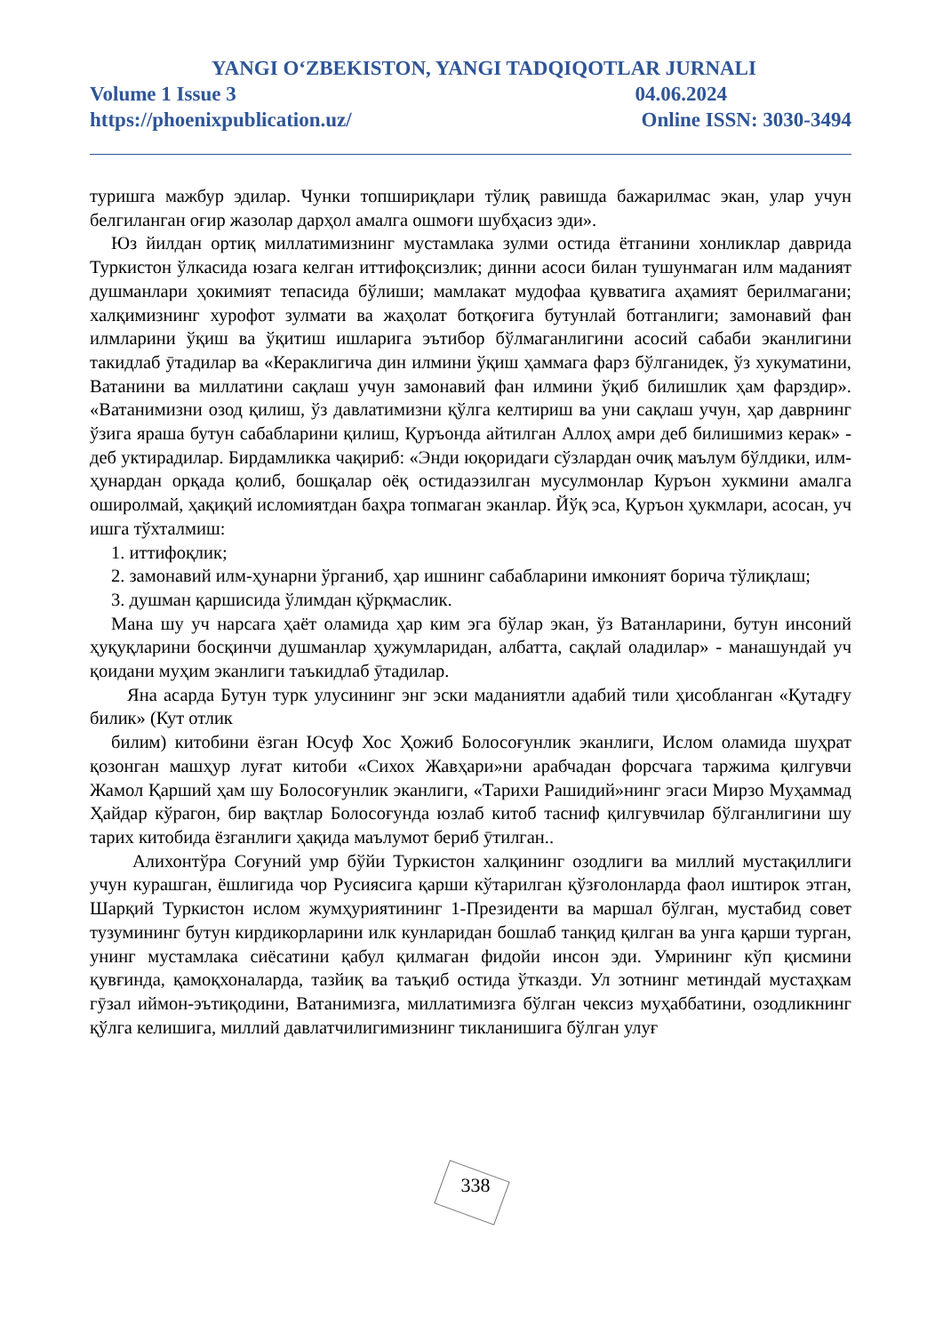YANGI O‘ZBEKISTON, YANGI TADQIQOTLAR JURNALI
Volume 1 Issue 3 04.06.2024
https://phoenixpublication.uz/ Online ISSN: 3030-3494
туришга мажбур эдилар. Чунки топшириқлари тўлиқ равишда бажарилмас экан, улар учун белгиланган оғир жазолар дарҳол амалга ошмоғи шубҳасиз эди».
Юз йилдан ортиқ миллатимизнинг мустамлака зулми остида ётганини хонликлар даврида Туркистон ўлкасида юзага келган иттифоқсизлик; динни асоси билан тушунмаган илм маданият душманлари ҳокимият тепасида бўлиши; мамлакат мудофаа қувватига аҳамият берилмагани; халқимизнинг хурофот зулмати ва жаҳолат ботқоғига бутунлай ботганлиги; замонавий фан илмларини ўқиш ва ўқитиш ишларига эътибор бўлмаганлигини асосий сабаби эканлигини такидлаб ӯтадилар ва «Кераклигича дин илмини ўқиш ҳаммага фарз бўлганидек, ўз хукуматини, Ватанини ва миллатини сақлаш учун замонавий фан илмини ўқиб билишлик ҳам фарздир». «Ватанимизни озод қилиш, ўз давлатимизни қўлга келтириш ва уни сақлаш учун, ҳар даврнинг ўзига яраша бутун сабабларини қилиш, Қуръонда айтилган Аллоҳ амри деб билишимиз керак» - деб уктирадилар. Бирдамликка чақириб: «Энди юқоридаги сўзлардан очиқ маълум бўлдики, илм-ҳунардан орқада қолиб, бошқалар оёқ остидаэзилган мусулмонлар Куръон хукмини амалга оширолмай, ҳақиқий исломиятдан баҳра топмаган эканлар. Йўқ эса, Қуръон ҳукмлари, асосан, уч ишга тўхталмиш:
1. иттифоқлик;
2. замонавий илм-ҳунарни ўрганиб, ҳар ишнинг сабабларини имконият борича тўлиқлаш;
3. душман қаршисида ўлимдан қўрқмаслик.
Мана шу уч нарсага ҳаёт оламида ҳар ким эга бўлар экан, ўз Ватанларини, бутун инсоний ҳуқуқларини босқинчи душманлар ҳужумларидан, албатта, сақлай оладилар» - манашундай уч қоидани муҳим эканлиги таъкидлаб ӯтадилар.
Яна асарда Бутун турк улусининг энг эски маданиятли адабий тили ҳисобланган «Қутадғу билик» (Кут отлик
билим) китобини ёзган Юсуф Хос Ҳожиб Болосоғунлик эканлиги, Ислом оламида шуҳрат қозонган машҳур луғат китоби «Сихох Жавҳари»ни арабчадан форсчага таржима қилгувчи Жамол Қарший ҳам шу Болосоғунлик эканлиги, «Тарихи Рашидий»нинг эгаси Мирзо Муҳаммад Ҳайдар кўрагон, бир вақтлар Болосоғунда юзлаб китоб тасниф қилгувчилар бўлганлигини шу тарих китобида ёзганлиги ҳақида маълумот бериб ӯтилган..
Алихонтўра Соғуний умр бўйи Туркистон халқининг озодлиги ва миллий мустақиллиги учун курашган, ёшлигида чор Русиясига қарши кўтарилган қўзғолонларда фаол иштирок этган, Шарқий Туркистон ислом жумҳуриятининг 1-Президенти ва маршал бўлган, мустабид совет тузумининг бутун кирдикорларини илк кунларидан бошлаб танқид қилган ва унга қарши турган, унинг мустамлака сиёсатини қабул қилмаган фидойи инсон эди. Умрининг кўп қисмини қувғинда, қамоқхоналарда, тазйиқ ва таъқиб остида ўтказди. Ул зотнинг метиндай мустаҳкам гӯзал иймон-эътиқодини, Ватанимизга, миллатимизга бўлган чексиз муҳаббатини, озодликнинг қўлга келишига, миллий давлатчилигимизнинг тикланишига бўлган улуғ
338